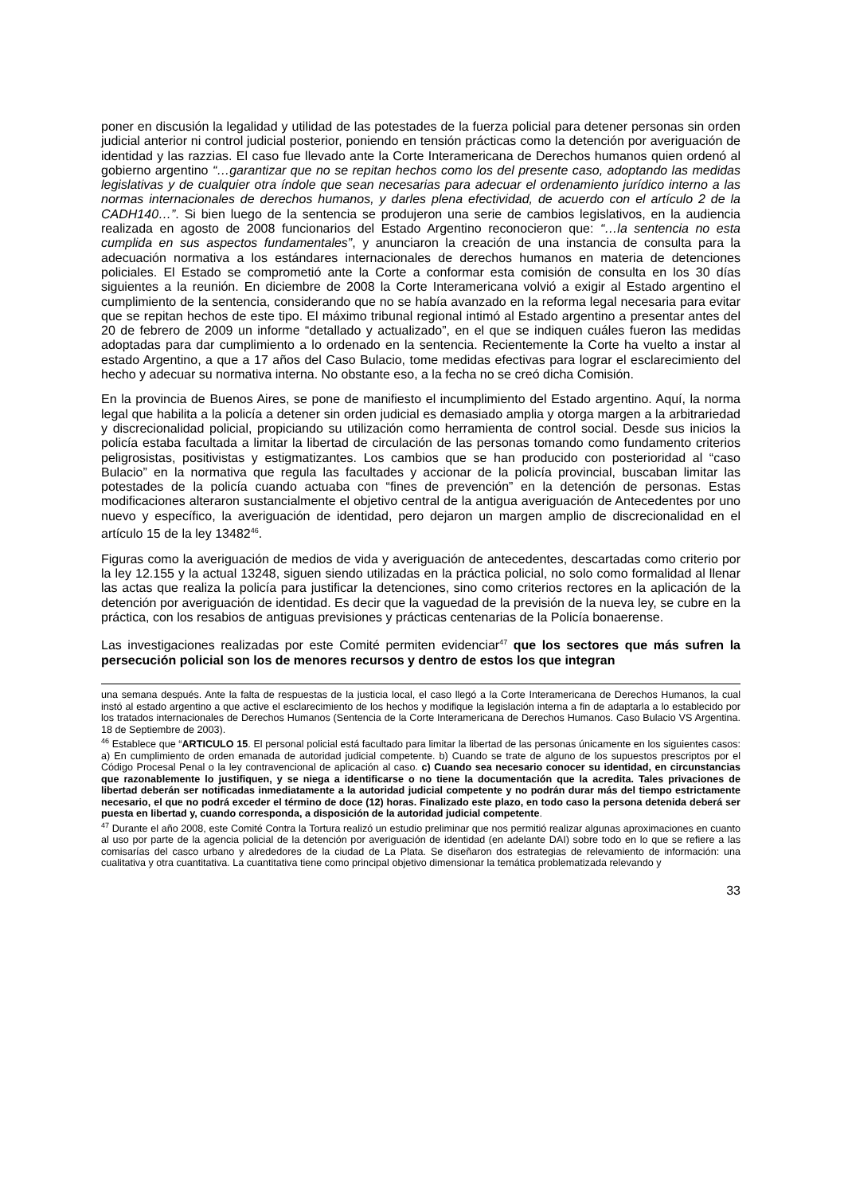poner en discusión la legalidad y utilidad de las potestades de la fuerza policial para detener personas sin orden judicial anterior ni control judicial posterior, poniendo en tensión prácticas como la detención por averiguación de identidad y las razzias. El caso fue llevado ante la Corte Interamericana de Derechos humanos quien ordenó al gobierno argentino “…garantizar que no se repitan hechos como los del presente caso, adoptando las medidas legislativas y de cualquier otra índole que sean necesarias para adecuar el ordenamiento jurídico interno a las normas internacionales de derechos humanos, y darles plena efectividad, de acuerdo con el artículo 2 de la CADH140…”. Si bien luego de la sentencia se produjeron una serie de cambios legislativos, en la audiencia realizada en agosto de 2008 funcionarios del Estado Argentino reconocieron que: “…la sentencia no esta cumplida en sus aspectos fundamentales”, y anunciaron la creación de una instancia de consulta para la adecuación normativa a los estándares internacionales de derechos humanos en materia de detenciones policiales. El Estado se comprometió ante la Corte a conformar esta comisión de consulta en los 30 días siguientes a la reunión. En diciembre de 2008 la Corte Interamericana volvió a exigir al Estado argentino el cumplimiento de la sentencia, considerando que no se había avanzado en la reforma legal necesaria para evitar que se repitan hechos de este tipo. El máximo tribunal regional intimó al Estado argentino a presentar antes del 20 de febrero de 2009 un informe “detallado y actualizado”, en el que se indiquen cuáles fueron las medidas adoptadas para dar cumplimiento a lo ordenado en la sentencia. Recientemente la Corte ha vuelto a instar al estado Argentino, a que a 17 años del Caso Bulacio, tome medidas efectivas para lograr el esclarecimiento del hecho y adecuar su normativa interna. No obstante eso, a la fecha no se creó dicha Comisión.
En la provincia de Buenos Aires, se pone de manifiesto el incumplimiento del Estado argentino. Aquí, la norma legal que habilita a la policía a detener sin orden judicial es demasiado amplia y otorga margen a la arbitrariedad y discrecionalidad policial, propiciando su utilización como herramienta de control social. Desde sus inicios la policía estaba facultada a limitar la libertad de circulación de las personas tomando como fundamento criterios peligrosistas, positivistas y estigmatizantes. Los cambios que se han producido con posterioridad al “caso Bulacio” en la normativa que regula las facultades y accionar de la policía provincial, buscaban limitar las potestades de la policía cuando actuaba con “fines de prevención” en la detención de personas. Estas modificaciones alteraron sustancialmente el objetivo central de la antigua averiguación de Antecedentes por uno nuevo y específico, la averiguación de identidad, pero dejaron un margen amplio de discrecionalidad en el artículo 15 de la ley 13482<sup>46</sup>.
Figuras como la averiguación de medios de vida y averiguación de antecedentes, descartadas como criterio por la ley 12.155 y la actual 13248, siguen siendo utilizadas en la práctica policial, no solo como formalidad al llenar las actas que realiza la policía para justificar la detenciones, sino como criterios rectores en la aplicación de la detención por averiguación de identidad. Es decir que la vaguedad de la previsión de la nueva ley, se cubre en la práctica, con los resabios de antiguas previsiones y prácticas centenarias de la Policía bonaerense.
Las investigaciones realizadas por este Comité permiten evidenciar<sup>47</sup> que los sectores que más sufren la persecución policial son los de menores recursos y dentro de estos los que integran
una semana después. Ante la falta de respuestas de la justicia local, el caso llegó a la Corte Interamericana de Derechos Humanos, la cual instó al estado argentino a que active el esclarecimiento de los hechos y modifique la legislación interna a fin de adaptarla a lo establecido por los tratados internacionales de Derechos Humanos (Sentencia de la Corte Interamericana de Derechos Humanos. Caso Bulacio VS Argentina. 18 de Septiembre de 2003).
<sup>46</sup> Establece que “ARTICULO 15. El personal policial está facultado para limitar la libertad de las personas únicamente en los siguientes casos: a) En cumplimiento de orden emanada de autoridad judicial competente. b) Cuando se trate de alguno de los supuestos prescriptos por el Código Procesal Penal o la ley contravencional de aplicación al caso. c) Cuando sea necesario conocer su identidad, en circunstancias que razonablemente lo justifiquen, y se niega a identificarse o no tiene la documentación que la acredita. Tales privaciones de libertad deberán ser notificadas inmediatamente a la autoridad judicial competente y no podrán durar más del tiempo estrictamente necesario, el que no podrá exceder el término de doce (12) horas. Finalizado este plazo, en todo caso la persona detenida deberá ser puesta en libertad y, cuando corresponda, a disposición de la autoridad judicial competente.
<sup>47</sup> Durante el año 2008, este Comité Contra la Tortura realizó un estudio preliminar que nos permitió realizar algunas aproximaciones en cuanto al uso por parte de la agencia policial de la detención por averiguación de identidad (en adelante DAI) sobre todo en lo que se refiere a las comisarías del casco urbano y alrededores de la ciudad de La Plata. Se diseñaron dos estrategias de relevamiento de información: una cualitativa y otra cuantitativa. La cuantitativa tiene como principal objetivo dimensionar la temática problematizada relevando y
33